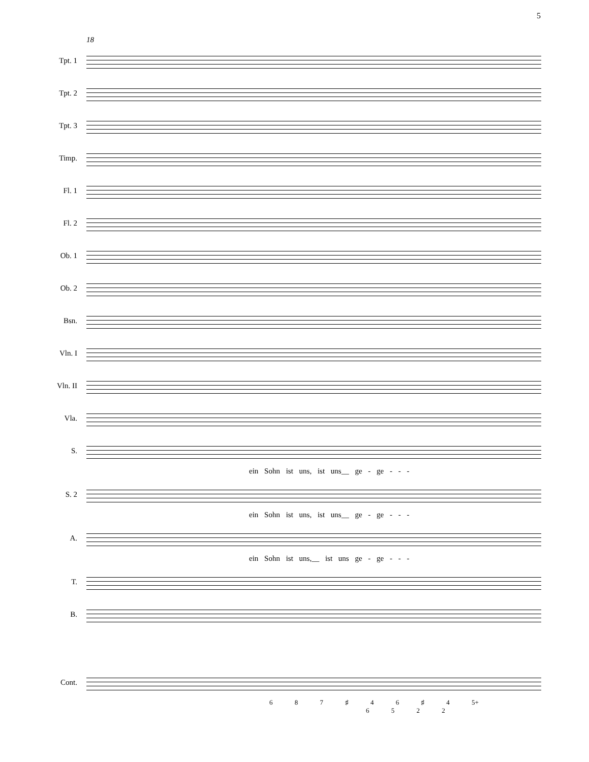5
18
Tpt. 1
Tpt. 2
Tpt. 3
Timp.
Fl. 1
Fl. 2
Ob. 1
Ob. 2
Bsn.
Vln. I
Vln. II
Vla.
S.
ein Sohn ist uns, ist uns__ ge - ge - - -
S. 2
ein Sohn ist uns, ist uns__ ge - ge - - -
A.
ein Sohn ist uns,__ ist uns ge - ge - - -
T.
B.
Cont.
6 8 7 ♯ 4 6 ♯ 4 5+
6 5 2 2